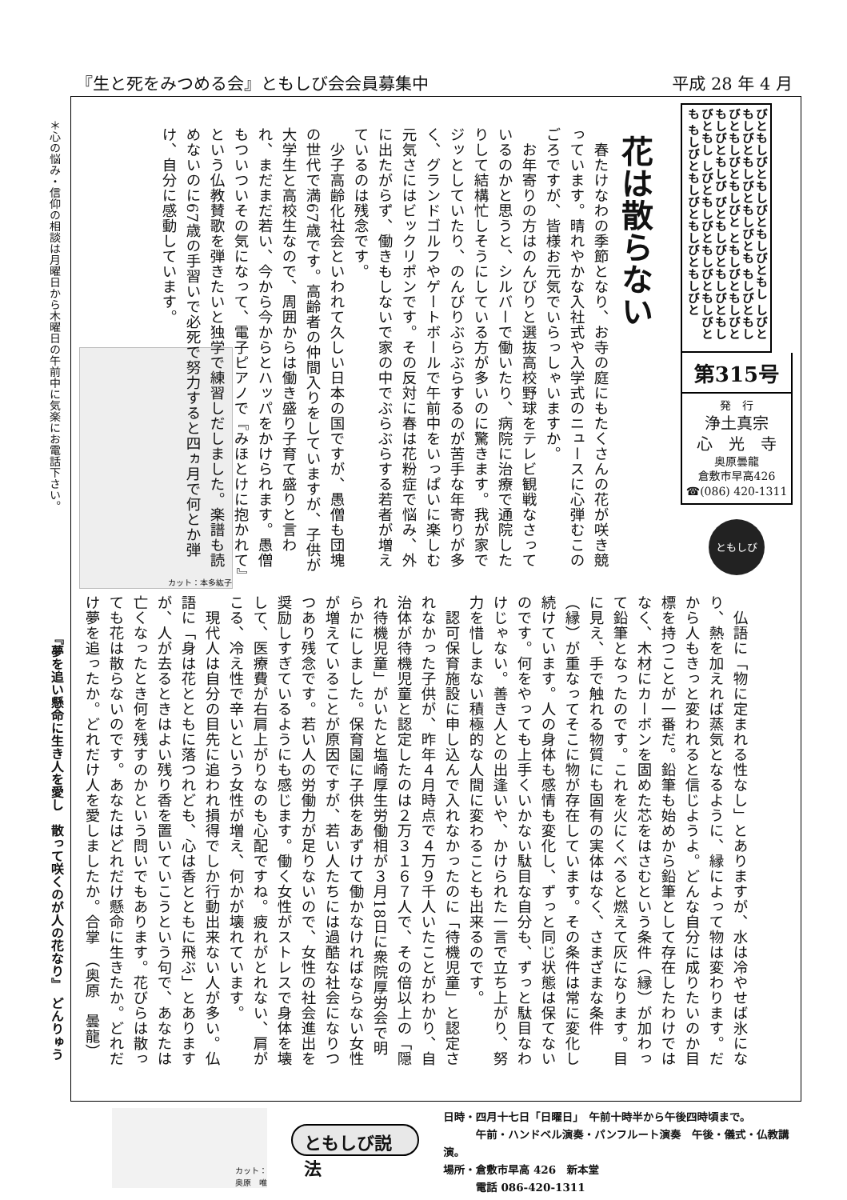『生と死をみつめる会』ともしび会会員募集中 平成 28 年 4 月
びともしびともしびともしびともし しびともしびともしびともしびとも もしびともしびともしびともしびと ともしびともしびともしびともしび びともしびともしびともしびともし しびともしびともしびともしびとも もしびともしびともしびともしびと
第315号
発　行
浄土真宗
心　光　寺
奥原曇龍
倉敷市早高426
☎(086) 420-1311
ともしび
花は散らない
春たけなわの季節となり、お寺の庭にもたくさんの花が咲き競っています。晴れやかな入社式や入学式のニュースに心弾むこのごろですが、皆様お元気でいらっしゃいますか。
お年寄りの方はのんびりと選抜高校野球をテレビ観戦なさっているのかと思うと、シルバーで働いたり、病院に治療で通院したりして結構忙しそうにしている方が多いのに驚きます。我が家でジッとしていたり、のんびりぶらぶらするのが苦手な年寄りが多く、グランドゴルフやゲートボールで午前中をいっぱいに楽しむ元気さにはビックリポンです。その反対に春は花粉症で悩み、外に出たがらず、働きもしないで家の中でぶらぶらする若者が増えているのは残念です。
少子高齢化社会といわれて久しい日本の国ですが、愚僧も団塊の世代で満67歳です。高齢者の仲間入りをしていますが、子供が大学生と高校生なので、周囲からは働き盛り子育て盛りと言われ、まだまだ若い、今から今からとハッパをかけられます。愚僧もついついその気になって、電子ピアノで『みほとけに抱かれて』という仏教賛歌を弾きたいと独学で練習しだしました。楽譜も読めないのに67歳の手習いで必死で努力すると四ヵ月で何とか弾け、自分に感動しています。
カット：本多紘子
仏語に「物に定まれる性なし」とありますが、水は冷やせば氷になり、熱を加えれば蒸気となるように、縁によって物は変わります。だから人もきっと変われると信じようよ。どんな自分に成りたいのか目標を持つことが一番だ。鉛筆も始めから鉛筆として存在したわけではなく、木材にカーボンを固めた芯をはさむという条件（縁）が加わって鉛筆となったのです。これを火にくべると燃えて灰になります。目に見え、手で触れる物質にも固有の実体はなく、さまざまな条件（縁）が重なってそこに物が存在しています。その条件は常に変化し続けています。人の身体も感情も変化し、ずっと同じ状態は保てないのです。何をやっても上手くいかない駄目な自分も、ずっと駄目なわけじゃない。善き人との出逢いや、かけられた一言で立ち上がり、努力を惜しまない積極的な人間に変わることも出来るのです。
認可保育施設に申し込んで入れなかったのに「待機児童」と認定されなかった子供が、昨年４月時点で４万９千人いたことがわかり、自治体が待機児童と認定したのは２万３１６７人で、その倍以上の「隠れ待機児童」がいたと塩崎厚生労働相が３月18日に衆院厚労会で明らかにしました。保育園に子供をあずけて働かなければならない女性が増えていることが原因ですが、若い人たちには過酷な社会になりつつあり残念です。若い人の労働力が足りないので、女性の社会進出を奨励しすぎているようにも感じます。働く女性がストレスで身体を壊して、医療費が右肩上がりなのも心配ですね。疲れがとれない、肩がこる、冷え性で辛いという女性が増え、何かが壊れています。
現代人は自分の目先に追われ損得でしか行動出来ない人が多い。仏語に「身は花とともに落つれども、心は香とともに飛ぶ」とありますが、人が去るときはよい残り香を置いていこうという句で、あなたは亡くなったとき何を残すのかという問いでもあります。花びらは散っても花は散らないのです。あなたはどれだけ懸命に生きたか。どれだけ夢を追ったか。どれだけ人を愛しましたか。合掌　（奥原　曇龍）
＊心の悩み・信仰の相談は月曜日から木曜日の午前中に気楽にお電話下さい。
『夢を追い懸命に生き人を愛し　散って咲くのが人の花なり』　どんりゅう
カット：
奥原　唯
ともしび説法
日時・四月十七日「日曜日」　午前十時半から午後四時頃まで。
　　　午前・ハンドベル演奏・パンフルート演奏　午後・儀式・仏教講演。
場所・倉敷市早高 426　新本堂
　　　電話 086-420-1311